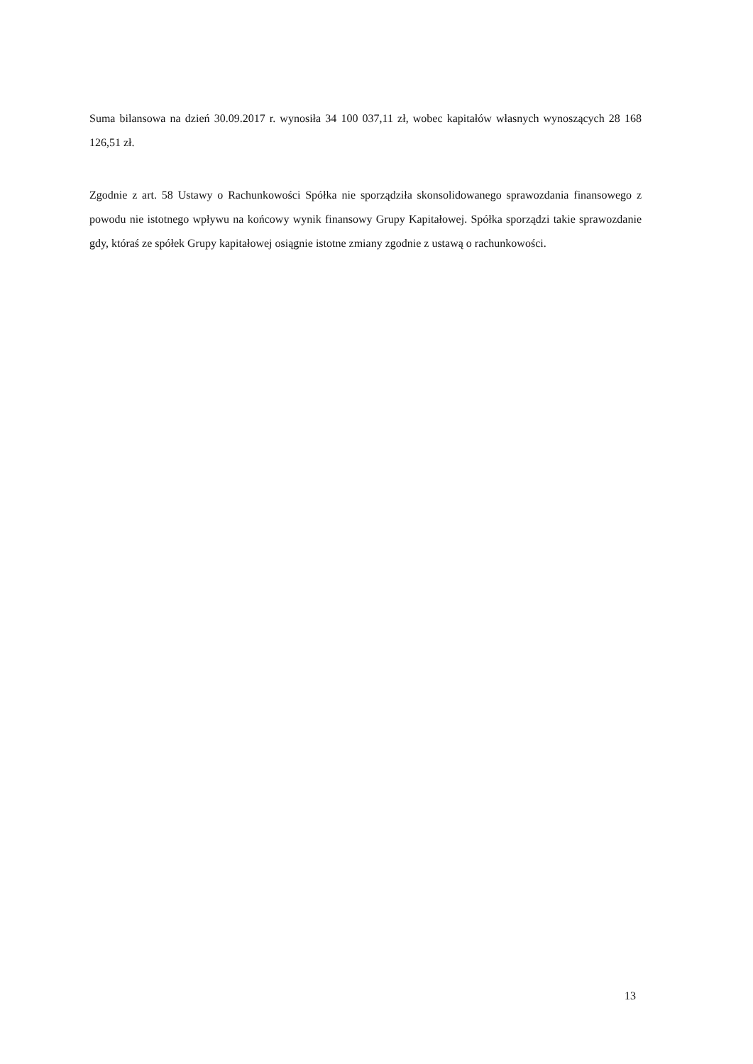Suma bilansowa na dzień 30.09.2017 r. wynosiła 34 100 037,11 zł, wobec kapitałów własnych wynoszących 28 168 126,51 zł.
Zgodnie z art. 58 Ustawy o Rachunkowości Spółka nie sporządziła skonsolidowanego sprawozdania finansowego z powodu nie istotnego wpływu na końcowy wynik finansowy Grupy Kapitałowej. Spółka sporządzi takie sprawozdanie gdy, któraś ze spółek Grupy kapitałowej osiągnie istotne zmiany zgodnie z ustawą o rachunkowości.
13